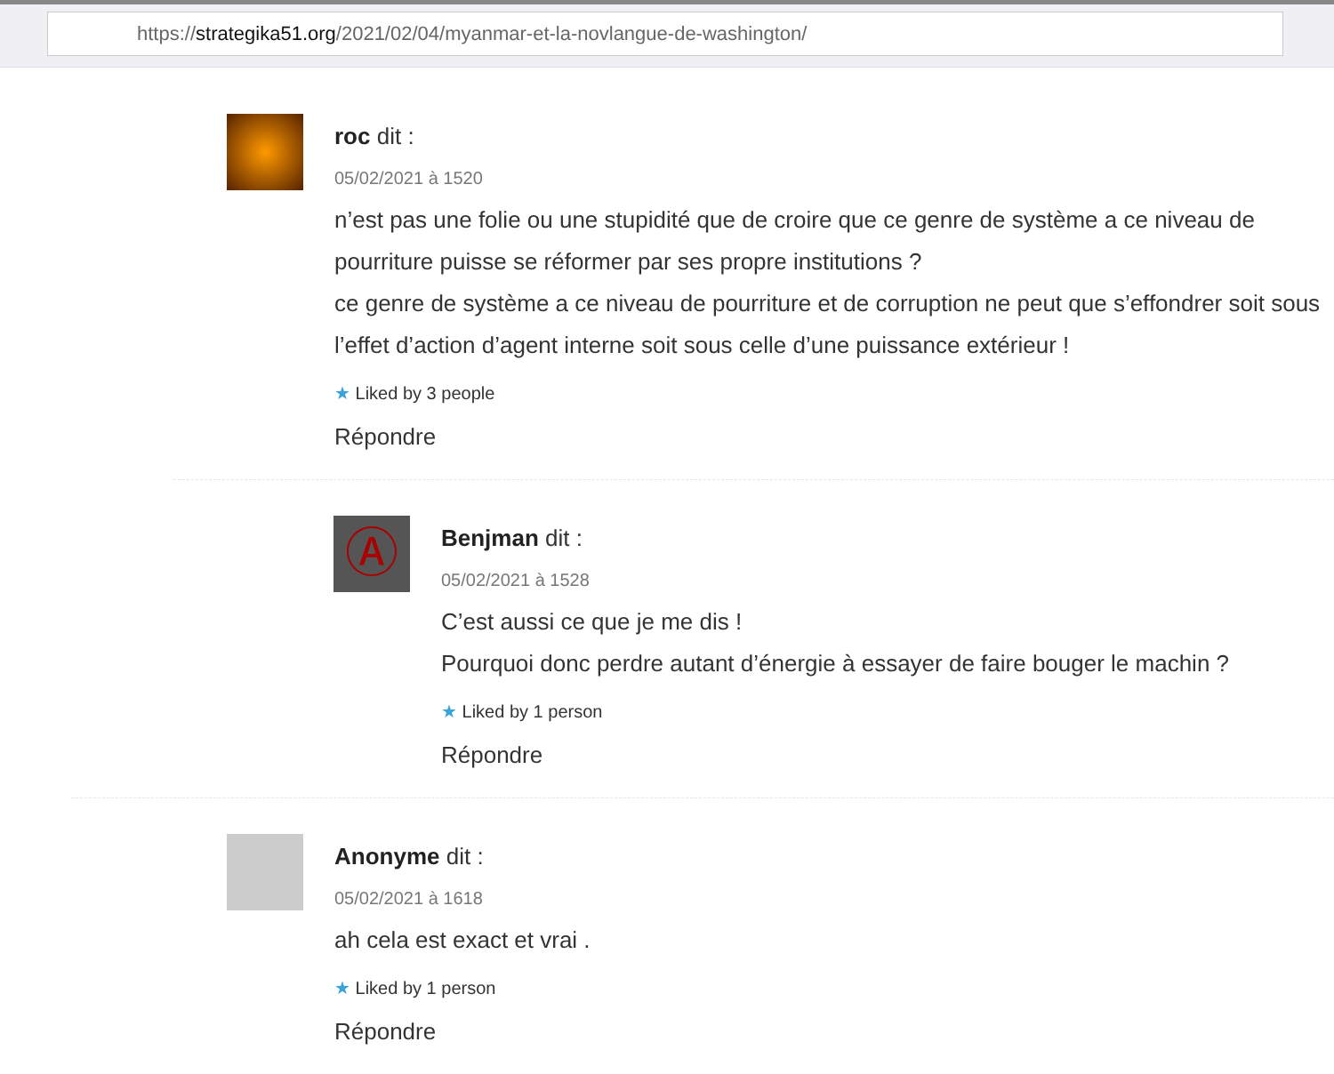https://strategika51.org/2021/02/04/myanmar-et-la-novlangue-de-washington/
roc dit :
05/02/2021 à 1520
n’est pas une folie ou une stupidité que de croire que ce genre de système a ce niveau de pourriture puisse se réformer par ses propre institutions ?
ce genre de système a ce niveau de pourriture et de corruption ne peut que s’effondrer soit sous l’effet d’action d’agent interne soit sous celle d’une puissance extérieur !
★ Liked by 3 people
Répondre
Ⓐ
Benjman dit :
05/02/2021 à 1528
C’est aussi ce que je me dis !
Pourquoi donc perdre autant d’énergie à essayer de faire bouger le machin ?
★ Liked by 1 person
Répondre
Anonyme dit :
05/02/2021 à 1618
ah cela est exact et vrai .
★ Liked by 1 person
Répondre